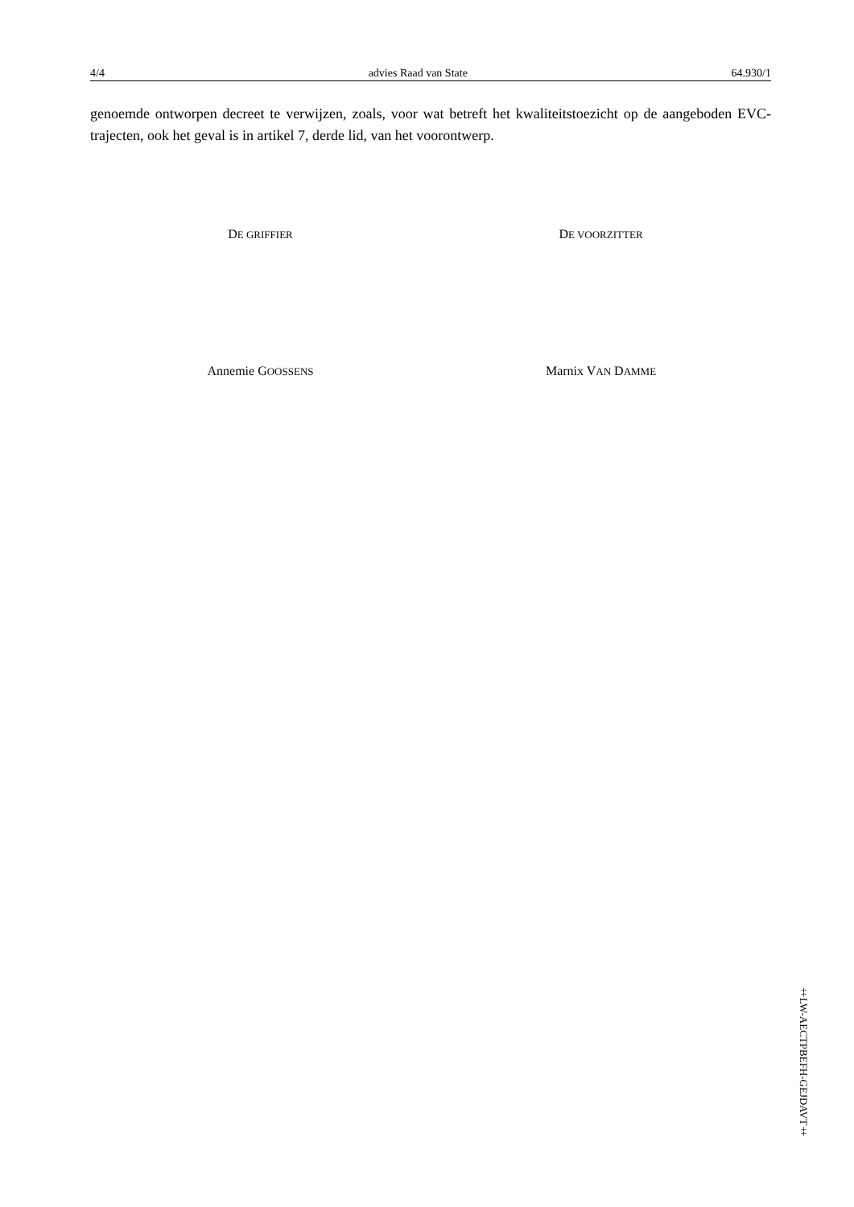4/4 advies Raad van State 64.930/1
genoemde ontworpen decreet te verwijzen, zoals, voor wat betreft het kwaliteitstoezicht op de aangeboden EVC-trajecten, ook het geval is in artikel 7, derde lid, van het voorontwerp.
DE GRIFFIER
DE VOORZITTER
Annemie GOOSSENS
Marnix VAN DAMME
‡LW-AECTPBEFH-GEJDAVT‡